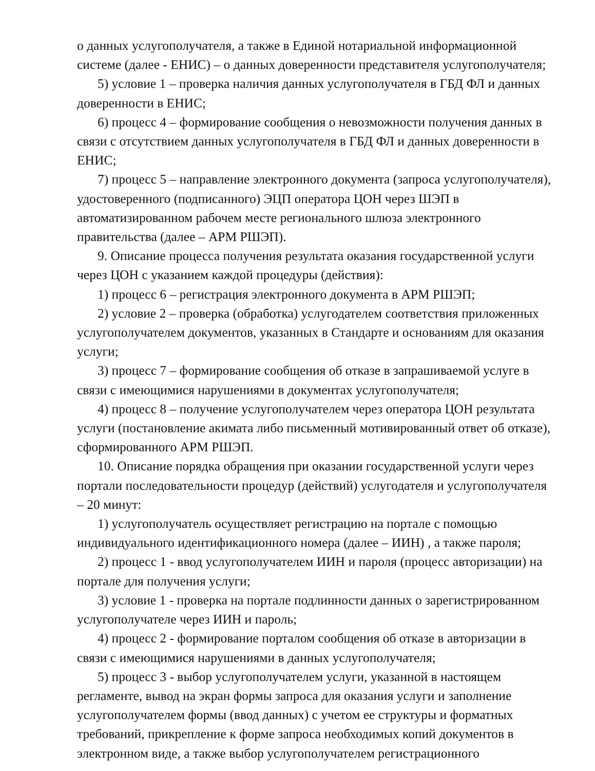о данных услугополучателя, а также в Единой нотариальной информационной системе (далее - ЕНИС) – о данных доверенности представителя услугополучателя;
5) условие 1 – проверка наличия данных услугополучателя в ГБД ФЛ и данных доверенности в ЕНИС;
6) процесс 4 – формирование сообщения о невозможности получения данных в связи с отсутствием данных услугополучателя в ГБД ФЛ и данных доверенности в ЕНИС;
7) процесс 5 – направление электронного документа (запроса услугополучателя), удостоверенного (подписанного) ЭЦП оператора ЦОН через ШЭП в автоматизированном рабочем месте регионального шлюза электронного правительства (далее – АРМ РШЭП).
9. Описание процесса получения результата оказания государственной услуги через ЦОН с указанием каждой процедуры (действия):
1) процесс 6 – регистрация электронного документа в АРМ РШЭП;
2) условие 2 – проверка (обработка) услугодателем соответствия приложенных услугополучателем документов, указанных в Стандарте и основаниям для оказания услуги;
3) процесс 7 – формирование сообщения об отказе в запрашиваемой услуге в связи с имеющимися нарушениями в документах услугополучателя;
4) процесс 8 – получение услугополучателем через оператора ЦОН результата услуги (постановление акимата либо письменный мотивированный ответ об отказе), сформированного АРМ РШЭП.
10. Описание порядка обращения при оказании государственной услуги через портали последовательности процедур (действий) услугодателя и услугополучателя – 20 минут:
1) услугополучатель осуществляет регистрацию на портале с помощью индивидуального идентификационного номера (далее – ИИН) , а также пароля;
2) процесс 1 - ввод услугополучателем ИИН и пароля (процесс авторизации) на портале для получения услуги;
3) условие 1 - проверка на портале подлинности данных о зарегистрированном услугополучателе через ИИН и пароль;
4) процесс 2 - формирование порталом сообщения об отказе в авторизации в связи с имеющимися нарушениями в данных услугополучателя;
5) процесс 3 - выбор услугополучателем услуги, указанной в настоящем регламенте, вывод на экран формы запроса для оказания услуги и заполнение услугополучателем формы (ввод данных) с учетом ее структуры и форматных требований, прикрепление к форме запроса необходимых копий документов в электронном виде, а также выбор услугополучателем регистрационного